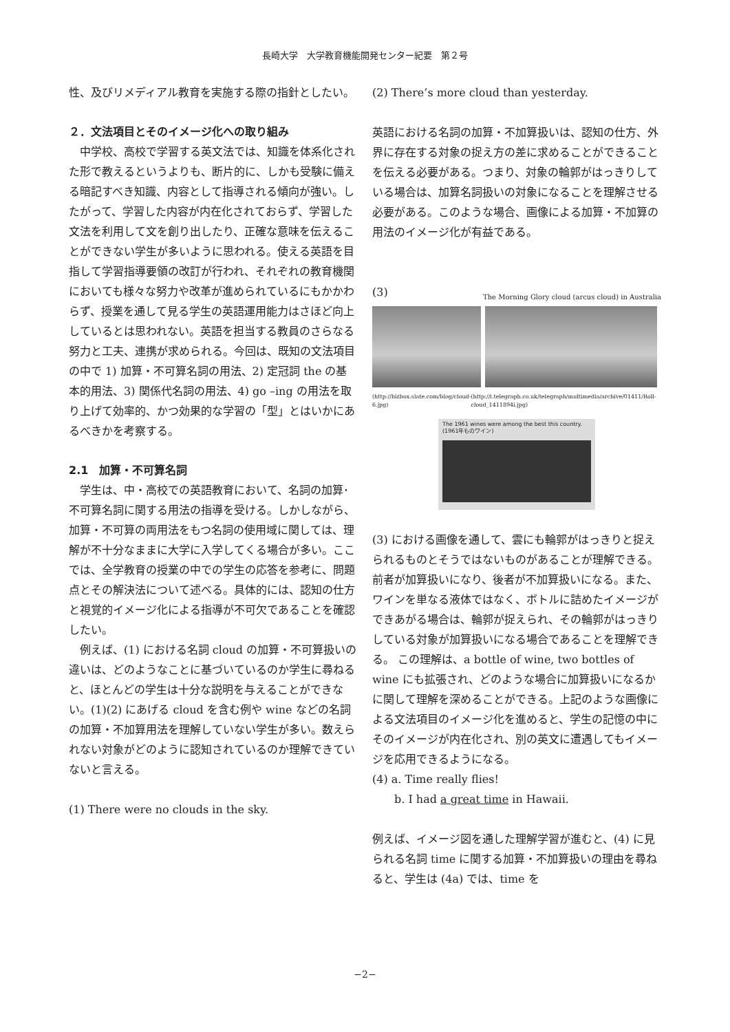長崎大学　大学教育機能開発センター紀要　第２号
性、及びリメディアル教育を実施する際の指針としたい。
２．文法項目とそのイメージ化への取り組み
　中学校、高校で学習する英文法では、知識を体系化された形で教えるというよりも、断片的に、しかも受験に備える暗記すべき知識、内容として指導される傾向が強い。したがって、学習した内容が内在化されておらず、学習した文法を利用して文を創り出したり、正確な意味を伝えることができない学生が多いように思われる。使える英語を目指して学習指導要領の改訂が行われ、それぞれの教育機関においても様々な努力や改革が進められているにもかかわらず、授業を通して見る学生の英語運用能力はさほど向上しているとは思われない。英語を担当する教員のさらなる努力と工夫、連携が求められる。今回は、既知の文法項目の中で 1) 加算・不可算名詞の用法、2) 定冠詞 the の基本的用法、3) 関係代名詞の用法、4) go –ing の用法を取り上げて効率的、かつ効果的な学習の「型」とはいかにあるべきかを考察する。
2.1　加算・不可算名詞
　学生は、中・高校での英語教育において、名詞の加算･不可算名詞に関する用法の指導を受ける。しかしながら、加算・不可算の両用法をもつ名詞の使用域に関しては、理解が不十分なままに大学に入学してくる場合が多い。ここでは、全学教育の授業の中での学生の応答を参考に、問題点とその解決法について述べる。具体的には、認知の仕方と視覚的イメージ化による指導が不可欠であることを確認したい。
　例えば、(1) における名詞 cloud の加算・不可算扱いの違いは、どのようなことに基づいているのか学生に尋ねると、ほとんどの学生は十分な説明を与えることができない。(1)(2) にあげる cloud を含む例や wine などの名詞の加算・不加算用法を理解していない学生が多い。数えられない対象がどのように認知されているのか理解できていないと言える。
(1) There were no clouds in the sky.
(2) There’s more cloud than yesterday.
英語における名詞の加算・不加算扱いは、認知の仕方、外界に存在する対象の捉え方の差に求めることができることを伝える必要がある。つまり、対象の輪郭がはっきりしている場合は、加算名詞扱いの対象になることを理解させる必要がある。このような場合、画像による加算・不加算の用法のイメージ化が有益である。
(3) The Morning Glory cloud (arcus cloud) in Australia
(http://bizbox.slate.com/blog/cloud-6.jpg) (http://i.telegraph.co.uk/telegraph/multimedia/archive/01411/Roll-cloud_1411894i.jpg)
The 1961 wines were among the best this country. (1961年ものワイン)
(3) における画像を通して、雲にも輪郭がはっきりと捉えられるものとそうではないものがあることが理解できる。前者が加算扱いになり、後者が不加算扱いになる。また、ワインを単なる液体ではなく、ボトルに詰めたイメージができあがる場合は、輪郭が捉えられ、その輪郭がはっきりしている対象が加算扱いになる場合であることを理解できる。 この理解は、a bottle of wine, two bottles of wine にも拡張され、どのような場合に加算扱いになるかに関して理解を深めることができる。上記のような画像による文法項目のイメージ化を進めると、学生の記憶の中にそのイメージが内在化され、別の英文に遭遇してもイメージを応用できるようになる。
(4) a. Time really flies!
　　b. I had a great time in Hawaii.
例えば、イメージ図を通した理解学習が進むと、(4) に見られる名詞 time に関する加算・不加算扱いの理由を尋ねると、学生は (4a) では、time を
−2−